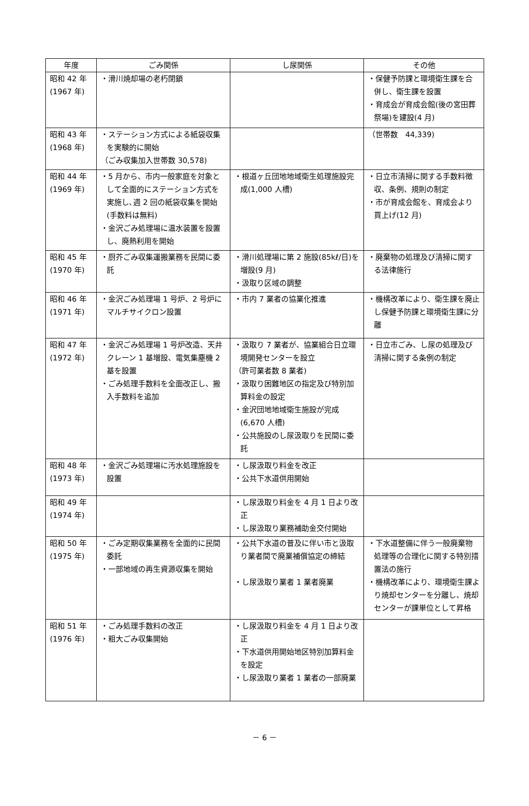| 年度 | ごみ関係 | し尿関係 | その他 |
| --- | --- | --- | --- |
| 昭和 42 年 (1967 年) | ・滑川焼却場の老朽閉鎖 | | ・保健予防課と環境衛生課を合併し、衛生課を設置 ・育成会が育成会館(後の宮田葬祭場)を建設(4 月) |
| 昭和 43 年 (1968 年) | ・ステーション方式による紙袋収集を実験的に開始 （ごみ収集加入世帯数 30,578) | | （世帯数 44,339) |
| 昭和 44 年 (1969 年) | ・5 月から、市内一般家庭を対象として全面的にステーション方式を実施し､週 2 回の紙袋収集を開始(手数料は無料) ・金沢ごみ処理場に温水装置を設置し、廃熱利用を開始 | ・根道ヶ丘団地地域衛生処理施設完成(1,000 人槽) | ・日立市清掃に関する手数料徴収、条例、規則の制定 ・市が育成会館を、育成会より買上げ(12 月) |
| 昭和 45 年 (1970 年) | ・厨芥ごみ収集運搬業務を民間に委託 | ・滑川処理場に第 2 施設(85kℓ/日)を増設(9 月) ・汲取り区域の調整 | ・廃棄物の処理及び清掃に関する法律施行 |
| 昭和 46 年 (1971 年) | ・金沢ごみ処理場 1 号炉、2 号炉にマルチサイクロン設置 | ・市内 7 業者の協業化推進 | ・機構改革により、衛生課を廃止し保健予防課と環境衛生課に分離 |
| 昭和 47 年 (1972 年) | ・金沢ごみ処理場 1 号炉改造、天井クレーン 1 基増設、電気集塵機 2 基を設置 ・ごみ処理手数料を全面改正し、搬入手数料を追加 | ・汲取り 7 業者が、協業組合日立環境開発センターを設立 （許可業者数 8 業者) ・汲取り困難地区の指定及び特別加算料金の設定 ・金沢団地地域衛生施設が完成(6,670 人槽) ・公共施設のし尿汲取りを民間に委託 | ・日立市ごみ、し尿の処理及び清掃に関する条例の制定 |
| 昭和 48 年 (1973 年) | ・金沢ごみ処理場に汚水処理施設を設置 | ・し尿汲取り料金を改正 ・公共下水道供用開始 | |
| 昭和 49 年 (1974 年) | | ・し尿汲取り料金を 4 月 1 日より改正 ・し尿汲取り業務補助金交付開始 | |
| 昭和 50 年 (1975 年) | ・ごみ定期収集業務を全面的に民間委託 ・一部地域の再生資源収集を開始 | ・公共下水道の普及に伴い市と汲取り業者間で廃業補償協定の締結 ・し尿汲取り業者 1 業者廃業 | ・下水道整備に伴う一般廃棄物処理等の合理化に関する特別措置法の施行 ・機構改革により、環境衛生課より焼却センターを分離し、焼却センターが課単位として昇格 |
| 昭和 51 年 (1976 年) | ・ごみ処理手数料の改正 ・粗大ごみ収集開始 | ・し尿汲取り料金を 4 月 1 日より改正 ・下水道供用開始地区特別加算料金を設定 ・し尿汲取り業者 1 業者の一部廃業 | |
－ 6 －